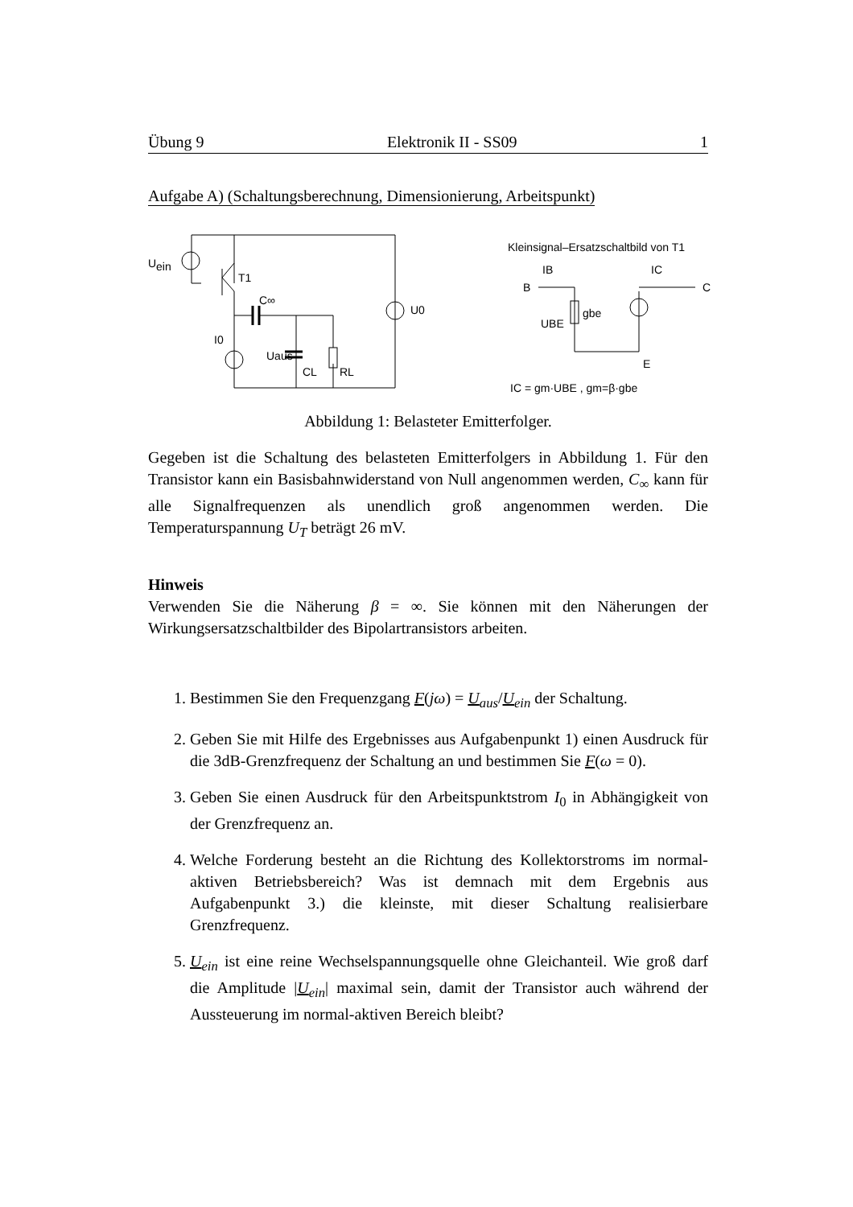Übung 9 Elektronik II - SS09 1
Aufgabe A) (Schaltungsberechnung, Dimensionierung, Arbeitspunkt)
U
ein
T1
C∞
I0
Uaus
CL
RL
U0
Kleinsignal–Ersatzschaltbild von T1
B
IB
IC
C
gbe
UBE
E
IC = gm·UBE , gm=β·gbe
Abbildung 1: Belasteter Emitterfolger.
Gegeben ist die Schaltung des belasteten Emitterfolgers in Abbildung 1. Für den Transistor kann ein Basisbahnwiderstand von Null angenommen werden, C<sub>∞</sub> kann für alle Signalfrequenzen als unendlich groß angenommen werden. Die Temperaturspannung U<sub>T</sub> beträgt 26 mV.
Hinweis
Verwenden Sie die Näherung β = ∞. Sie können mit den Näherungen der Wirkungsersatzschaltbilder des Bipolartransistors arbeiten.
1. Bestimmen Sie den Frequenzgang F(jω) = U<sub>aus</sub>/U<sub>ein</sub> der Schaltung.
2. Geben Sie mit Hilfe des Ergebnisses aus Aufgabenpunkt 1) einen Ausdruck für die 3dB-Grenzfrequenz der Schaltung an und bestimmen Sie F(ω = 0).
3. Geben Sie einen Ausdruck für den Arbeitspunktstrom I<sub>0</sub> in Abhängigkeit von der Grenzfrequenz an.
4. Welche Forderung besteht an die Richtung des Kollektorstroms im normal-aktiven Betriebsbereich? Was ist demnach mit dem Ergebnis aus Aufgabenpunkt 3.) die kleinste, mit dieser Schaltung realisierbare Grenzfrequenz.
5. U<sub>ein</sub> ist eine reine Wechselspannungsquelle ohne Gleichanteil. Wie groß darf die Amplitude |U<sub>ein</sub>| maximal sein, damit der Transistor auch während der Aussteuerung im normal-aktiven Bereich bleibt?